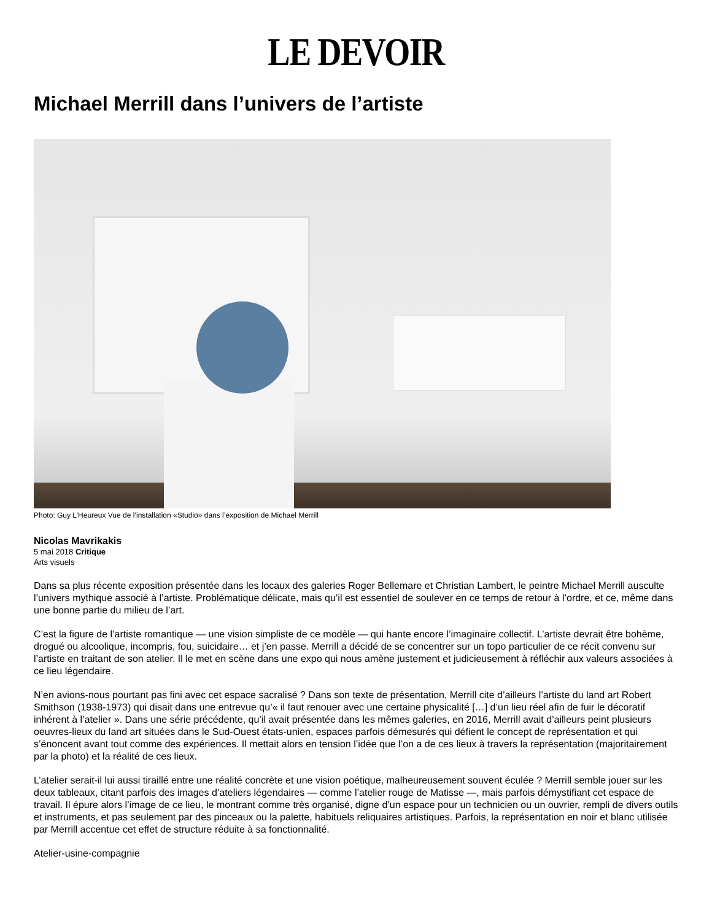LE DEVOIR
Michael Merrill dans l’univers de l’artiste
Photo: Guy L’Heureux Vue de l’installation «Studio» dans l’exposition de Michael Merrill
Nicolas Mavrikakis
5 mai 2018 Critique
Arts visuels
Dans sa plus récente exposition présentée dans les locaux des galeries Roger Bellemare et Christian Lambert, le peintre Michael Merrill ausculte l’univers mythique associé à l’artiste. Problématique délicate, mais qu’il est essentiel de soulever en ce temps de retour à l’ordre, et ce, même dans une bonne partie du milieu de l’art.
C’est la figure de l’artiste romantique — une vision simpliste de ce modèle — qui hante encore l’imaginaire collectif. L’artiste devrait être bohème, drogué ou alcoolique, incompris, fou, suicidaire… et j’en passe. Merrill a décidé de se concentrer sur un topo particulier de ce récit convenu sur l’artiste en traitant de son atelier. Il le met en scène dans une expo qui nous amène justement et judicieusement à réfléchir aux valeurs associées à ce lieu légendaire.
N’en avions-nous pourtant pas fini avec cet espace sacralisé ? Dans son texte de présentation, Merrill cite d’ailleurs l’artiste du land art Robert Smithson (1938-1973) qui disait dans une entrevue qu’« il faut renouer avec une certaine physicalité […] d’un lieu réel afin de fuir le décoratif inhérent à l’atelier ». Dans une série précédente, qu’il avait présentée dans les mêmes galeries, en 2016, Merrill avait d’ailleurs peint plusieurs oeuvres-lieux du land art situées dans le Sud-Ouest états-unien, espaces parfois démesurés qui défient le concept de représentation et qui s’énoncent avant tout comme des expériences. Il mettait alors en tension l’idée que l’on a de ces lieux à travers la représentation (majoritairement par la photo) et la réalité de ces lieux.
L’atelier serait-il lui aussi tiraillé entre une réalité concrète et une vision poétique, malheureusement souvent éculée ? Merrill semble jouer sur les deux tableaux, citant parfois des images d’ateliers légendaires — comme l’atelier rouge de Matisse —, mais parfois démystifiant cet espace de travail. Il épure alors l’image de ce lieu, le montrant comme très organisé, digne d’un espace pour un technicien ou un ouvrier, rempli de divers outils et instruments, et pas seulement par des pinceaux ou la palette, habituels reliquaires artistiques. Parfois, la représentation en noir et blanc utilisée par Merrill accentue cet effet de structure réduite à sa fonctionnalité.
Atelier-usine-compagnie